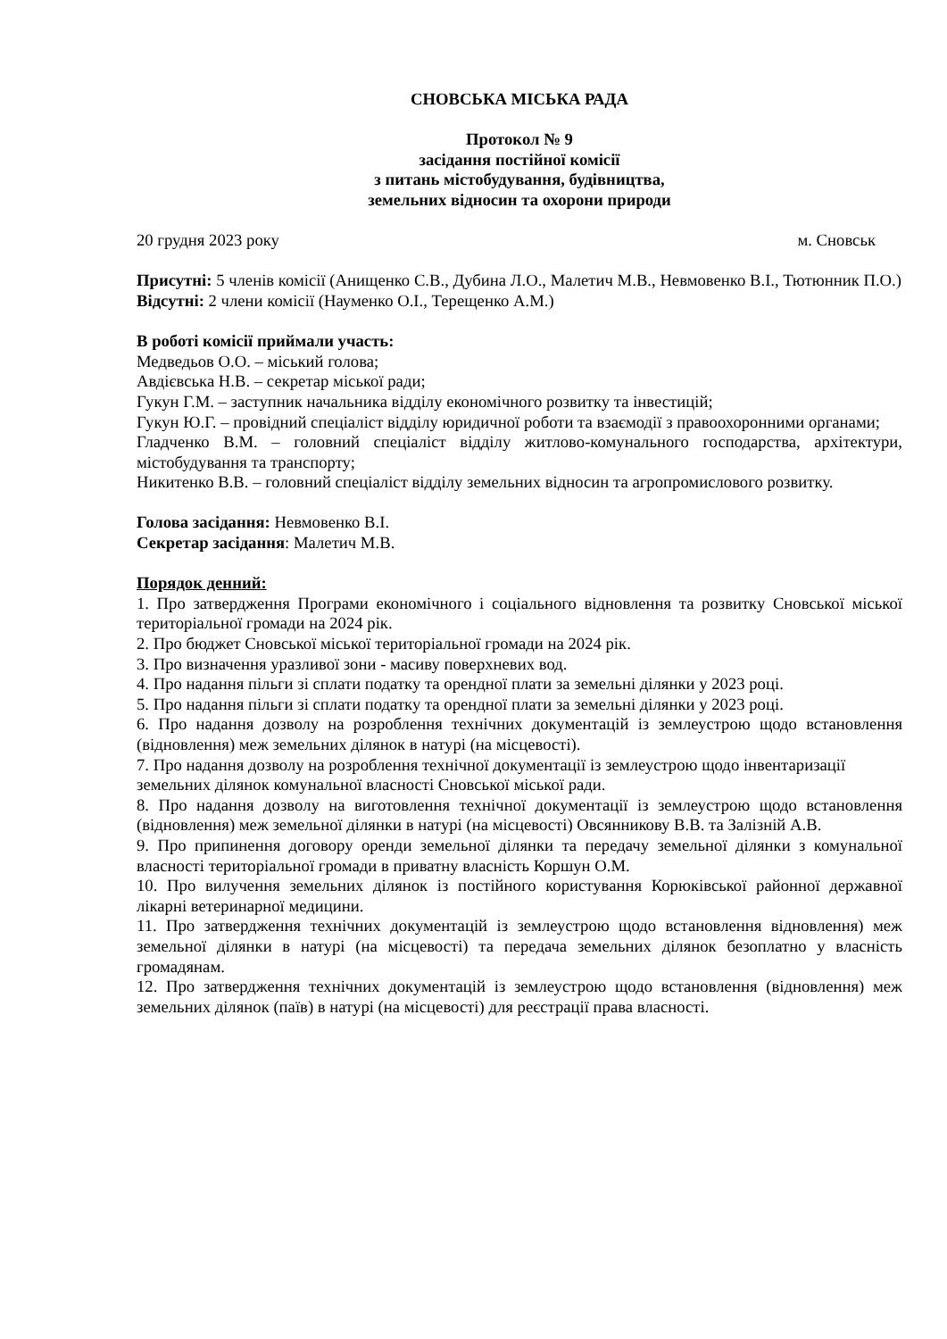СНОВСЬКА МІСЬКА РАДА
Протокол № 9
засідання постійної комісії
з питань містобудування, будівництва,
земельних відносин та охорони природи
20 грудня 2023 року м. Сновськ
Присутні: 5 членів комісії (Анищенко С.В., Дубина Л.О., Малетич М.В., Невмовенко В.І., Тютюнник П.О.)
Відсутні: 2 члени комісії (Науменко О.І., Терещенко А.М.)
В роботі комісії приймали участь:
Медведьов О.О. – міський голова;
Авдієвська Н.В. – секретар міської ради;
Гукун Г.М. – заступник начальника відділу економічного розвитку та інвестицій;
Гукун Ю.Г. – провідний спеціаліст відділу юридичної роботи та взаємодії з правоохоронними органами;
Гладченко В.М. – головний спеціаліст відділу житлово-комунального господарства, архітектури, містобудування та транспорту;
Никитенко В.В. – головний спеціаліст відділу земельних відносин та агропромислового розвитку.
Голова засідання: Невмовенко В.І.
Секретар засідання: Малетич М.В.
Порядок денний:
1. Про затвердження Програми економічного і соціального відновлення та розвитку Сновської міської територіальної громади на 2024 рік.
2. Про бюджет Сновської міської територіальної громади на 2024 рік.
3. Про визначення уразливої зони - масиву поверхневих вод.
4. Про надання пільги зі сплати податку та орендної плати за земельні ділянки у 2023 році.
5. Про надання пільги зі сплати податку та орендної плати за земельні ділянки у 2023 році.
6. Про надання дозволу на розроблення технічних документацій із землеустрою щодо встановлення (відновлення) меж земельних ділянок в натурі (на місцевості).
7. Про надання дозволу на розроблення технічної документації із землеустрою щодо інвентаризації земельних ділянок комунальної власності Сновської міської ради.
8. Про надання дозволу на виготовлення технічної документації із землеустрою щодо встановлення (відновлення) меж земельної ділянки в натурі (на місцевості) Овсянникову В.В. та Залізній А.В.
9. Про припинення договору оренди земельної ділянки та передачу земельної ділянки з комунальної власності територіальної громади в приватну власність Коршун О.М.
10. Про вилучення земельних ділянок із постійного користування Корюківської районної державної лікарні ветеринарної медицини.
11. Про затвердження технічних документацій із землеустрою щодо встановлення відновлення) меж земельної ділянки в натурі (на місцевості) та передача земельних ділянок безоплатно у власність громадянам.
12. Про затвердження технічних документацій із землеустрою щодо встановлення (відновлення) меж земельних ділянок (паїв) в натурі (на місцевості) для реєстрації права власності.